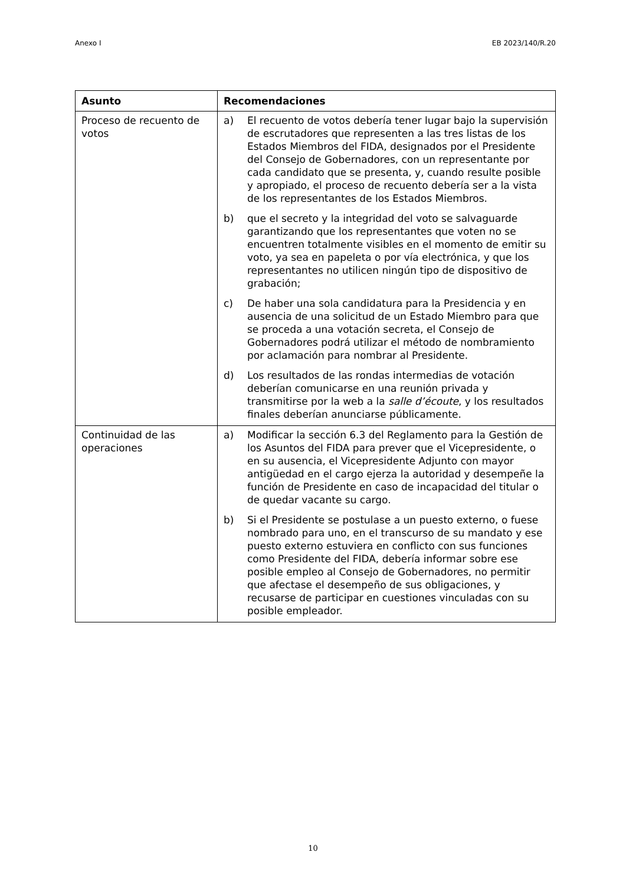Anexo I EB 2023/140/R.20
| Asunto | Recomendaciones |
| --- | --- |
| Proceso de recuento de votos | a) El recuento de votos debería tener lugar bajo la supervisión de escrutadores que representen a las tres listas de los Estados Miembros del FIDA, designados por el Presidente del Consejo de Gobernadores, con un representante por cada candidato que se presenta, y, cuando resulte posible y apropiado, el proceso de recuento debería ser a la vista de los representantes de los Estados Miembros. b) que el secreto y la integridad del voto se salvaguarde garantizando que los representantes que voten no se encuentren totalmente visibles en el momento de emitir su voto, ya sea en papeleta o por vía electrónica, y que los representantes no utilicen ningún tipo de dispositivo de grabación; c) De haber una sola candidatura para la Presidencia y en ausencia de una solicitud de un Estado Miembro para que se proceda a una votación secreta, el Consejo de Gobernadores podrá utilizar el método de nombramiento por aclamación para nombrar al Presidente. d) Los resultados de las rondas intermedias de votación deberían comunicarse en una reunión privada y transmitirse por la web a la salle d’écoute , y los resultados finales deberían anunciarse públicamente. |
| Continuidad de las operaciones | a) Modificar la sección 6.3 del Reglamento para la Gestión de los Asuntos del FIDA para prever que el Vicepresidente, o en su ausencia, el Vicepresidente Adjunto con mayor antigüedad en el cargo ejerza la autoridad y desempeñe la función de Presidente en caso de incapacidad del titular o de quedar vacante su cargo. b) Si el Presidente se postulase a un puesto externo, o fuese nombrado para uno, en el transcurso de su mandato y ese puesto externo estuviera en conflicto con sus funciones como Presidente del FIDA, debería informar sobre ese posible empleo al Consejo de Gobernadores, no permitir que afectase el desempeño de sus obligaciones, y recusarse de participar en cuestiones vinculadas con su posible empleador. |
10